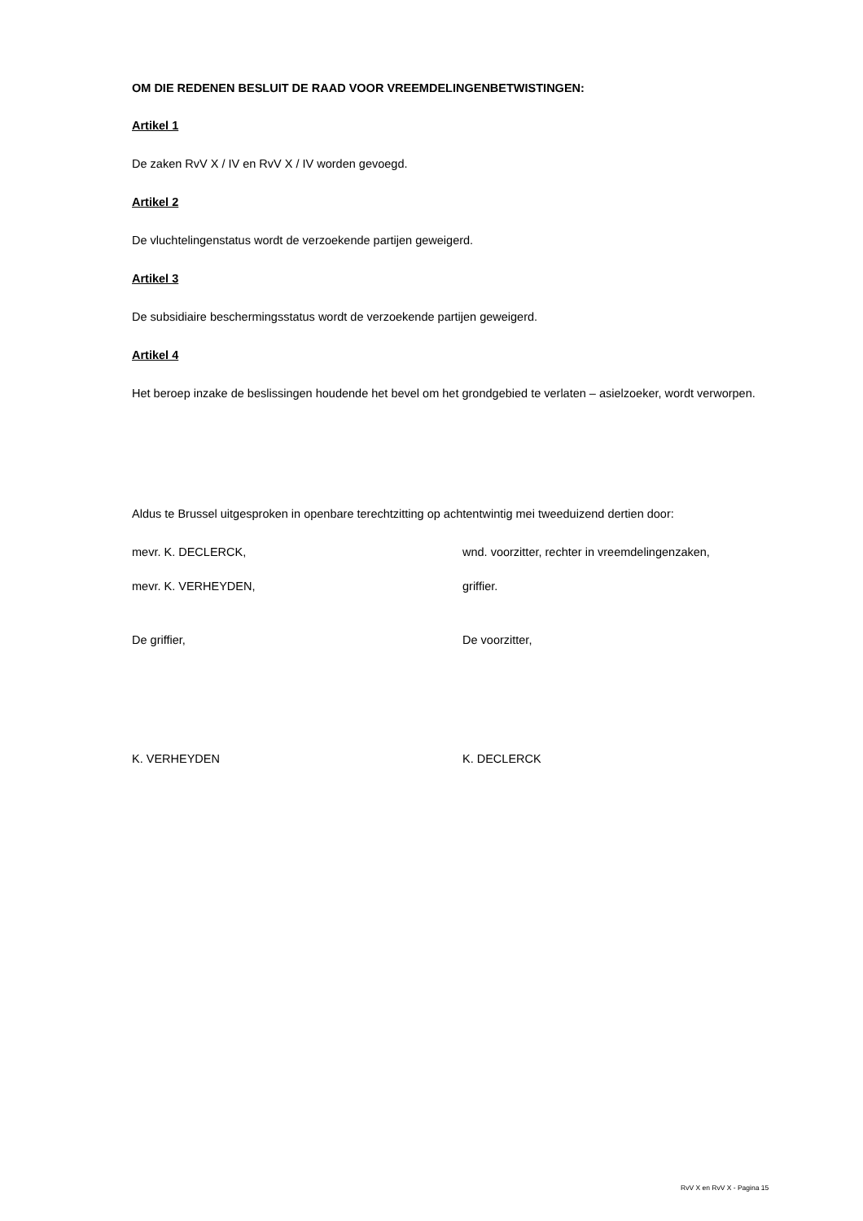OM DIE REDENEN BESLUIT DE RAAD VOOR VREEMDELINGENBETWISTINGEN:
Artikel 1
De zaken RvV X / IV en RvV X / IV worden gevoegd.
Artikel 2
De vluchtelingenstatus wordt de verzoekende partijen geweigerd.
Artikel 3
De subsidiaire beschermingsstatus wordt de verzoekende partijen geweigerd.
Artikel 4
Het beroep inzake de beslissingen houdende het bevel om het grondgebied te verlaten – asielzoeker, wordt verworpen.
Aldus te Brussel uitgesproken in openbare terechtzitting op achtentwintig mei tweeduizend dertien door:
mevr. K. DECLERCK, wnd. voorzitter, rechter in vreemdelingenzaken,
mevr. K. VERHEYDEN, griffier.
De griffier, De voorzitter,
K. VERHEYDEN K. DECLERCK
RvV X en RvV X - Pagina 15